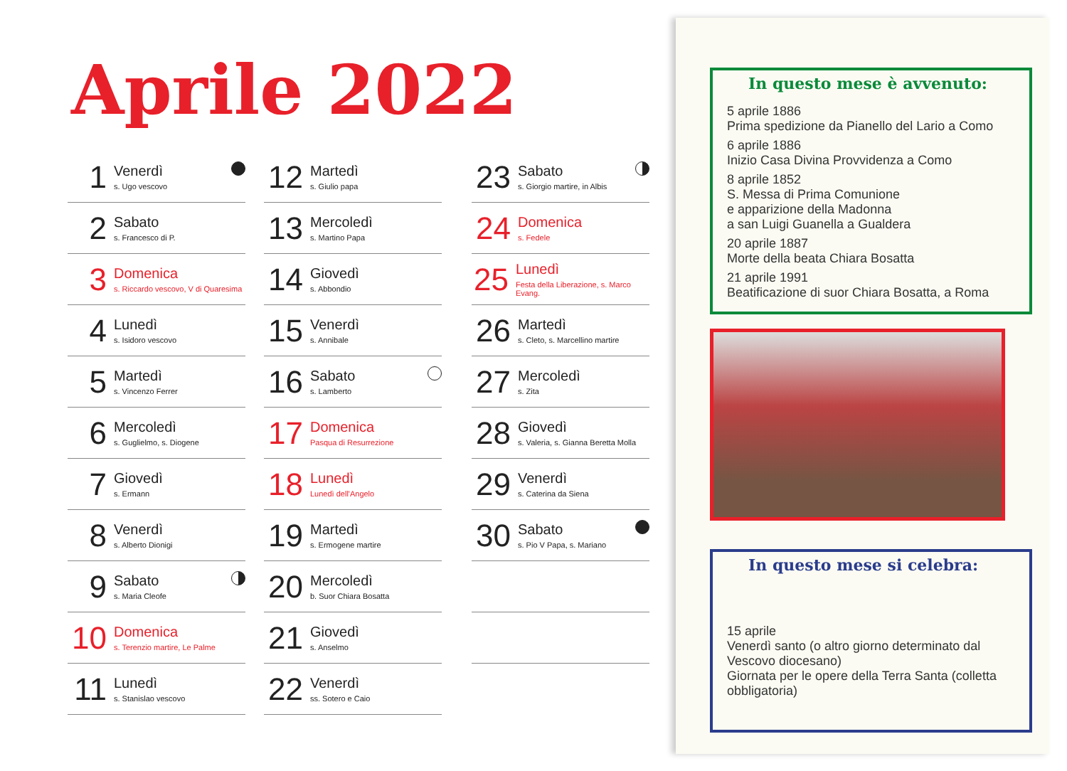Aprile 2022
1
Venerdì
s. Ugo vescovo
2
Sabato
s. Francesco di P.
3
Domenica
s. Riccardo vescovo, V di Quaresima
4
Lunedì
s. Isidoro vescovo
5
Martedì
s. Vincenzo Ferrer
6
Mercoledì
s. Guglielmo, s. Diogene
7
Giovedì
s. Ermann
8
Venerdì
s. Alberto Dionigi
9
Sabato
s. Maria Cleofe
10
Domenica
s. Terenzio martire, Le Palme
11
Lunedì
s. Stanislao vescovo
12
Martedì
s. Giulio papa
13
Mercoledì
s. Martino Papa
14
Giovedì
s. Abbondio
15
Venerdì
s. Annibale
16
Sabato
s. Lamberto
17
Domenica
Pasqua di Resurrezione
18
Lunedì
Lunedì dell'Angelo
19
Martedì
s. Ermogene martire
20
Mercoledì
b. Suor Chiara Bosatta
21
Giovedì
s. Anselmo
22
Venerdì
ss. Sotero e Caio
23
Sabato
s. Giorgio martire, in Albis
24
Domenica
s. Fedele
25
Lunedì
Festa della Liberazione, s. Marco Evang.
26
Martedì
s. Cleto, s. Marcellino martire
27
Mercoledì
s. Zita
28
Giovedì
s. Valeria, s. Gianna Beretta Molla
29
Venerdì
s. Caterina da Siena
30
Sabato
s. Pio V Papa, s. Mariano
In questo mese è avvenuto:
5 aprile 1886
Prima spedizione da Pianello del Lario a Como
6 aprile 1886
Inizio Casa Divina Provvidenza a Como
8 aprile 1852
S. Messa di Prima Comunione
e apparizione della Madonna
a san Luigi Guanella a Gualdera
20 aprile 1887
Morte della beata Chiara Bosatta
21 aprile 1991
Beatificazione di suor Chiara Bosatta, a Roma
In questo mese si celebra:
15 aprile
Venerdì santo (o altro giorno determinato dal Vescovo diocesano)
Giornata per le opere della Terra Santa (colletta obbligatoria)